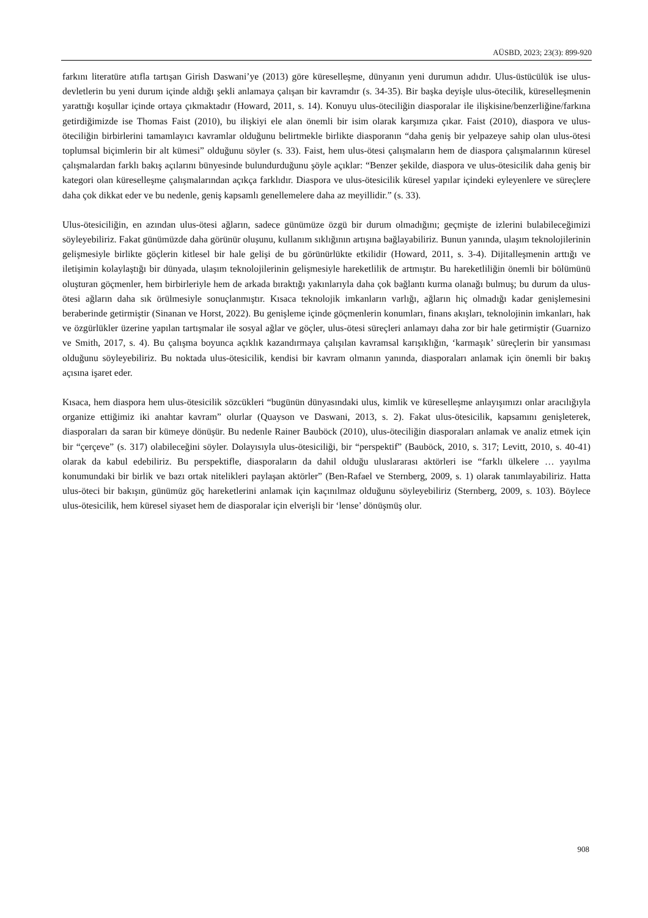AÜSBD, 2023; 23(3): 899-920
farkını literatüre atıfla tartışan Girish Daswani’ye (2013) göre küreselleşme, dünyanın yeni durumun adıdır. Ulus-üstücülük ise ulus-devletlerin bu yeni durum içinde aldığı şekli anlamaya çalışan bir kavramdır (s. 34-35). Bir başka deyişle ulus-ötecilik, küreselleşmenin yarattığı koşullar içinde ortaya çıkmaktadır (Howard, 2011, s. 14). Konuyu ulus-öteciliğin diasporalar ile ilişkisine/benzerliğine/farkına getirdiğimizde ise Thomas Faist (2010), bu ilişkiyi ele alan önemli bir isim olarak karşımıza çıkar. Faist (2010), diaspora ve ulus-öteciliğin birbirlerini tamamlayıcı kavramlar olduğunu belirtmekle birlikte diasporanın “daha geniş bir yelpazeye sahip olan ulus-ötesi toplumsal biçimlerin bir alt kümesi” olduğunu söyler (s. 33). Faist, hem ulus-ötesi çalışmaların hem de diaspora çalışmalarının küresel çalışmalardan farklı bakış açılarını bünyesinde bulundurduğunu şöyle açıklar: “Benzer şekilde, diaspora ve ulus-ötesicilik daha geniş bir kategori olan küreselleşme çalışmalarından açıkça farklıdır. Diaspora ve ulus-ötesicilik küresel yapılar içindeki eyleyenlere ve süreçlere daha çok dikkat eder ve bu nedenle, geniş kapsamlı genellemelere daha az meyillidir.” (s. 33).
Ulus-ötesiciliğin, en azından ulus-ötesi ağların, sadece günümüze özgü bir durum olmadığını; geçmişte de izlerini bulabileceğimizi söyleyebiliriz. Fakat günümüzde daha görünür oluşunu, kullanım sıklığının artışına bağlayabiliriz. Bunun yanında, ulaşım teknolojilerinin gelişmesiyle birlikte göçlerin kitlesel bir hale gelişi de bu görünürlükte etkilidir (Howard, 2011, s. 3-4). Dijitalleşmenin arttığı ve iletişimin kolaylaştığı bir dünyada, ulaşım teknolojilerinin gelişmesiyle hareketlilik de artmıştır. Bu hareketliliğin önemli bir bölümünü oluşturan göçmenler, hem birbirleriyle hem de arkada bıraktığı yakınlarıyla daha çok bağlantı kurma olanağı bulmuş; bu durum da ulus-ötesi ağların daha sık örülmesiyle sonuçlanmıştır. Kısaca teknolojik imkanların varlığı, ağların hiç olmadığı kadar genişlemesini beraberinde getirmiştir (Sinanan ve Horst, 2022). Bu genişleme içinde göçmenlerin konumları, finans akışları, teknolojinin imkanları, hak ve özgürlükler üzerine yapılan tartışmalar ile sosyal ağlar ve göçler, ulus-ötesi süreçleri anlamayı daha zor bir hale getirmiştir (Guarnizo ve Smith, 2017, s. 4). Bu çalışma boyunca açıklık kazandırmaya çalışılan kavramsal karışıklığın, ‘karmaşık’ süreçlerin bir yansıması olduğunu söyleyebiliriz. Bu noktada ulus-ötesicilik, kendisi bir kavram olmanın yanında, diasporaları anlamak için önemli bir bakış açısına işaret eder.
Kısaca, hem diaspora hem ulus-ötesicilik sözcükleri “bugünün dünyasındaki ulus, kimlik ve küreselleşme anlayışımızı onlar aracılığıyla organize ettiğimiz iki anahtar kavram” olurlar (Quayson ve Daswani, 2013, s. 2). Fakat ulus-ötesicilik, kapsamını genişleterek, diasporaları da saran bir kümeye dönüşür. Bu nedenle Rainer Bauböck (2010), ulus-öteciliğin diasporaları anlamak ve analiz etmek için bir “çerçeve” (s. 317) olabileceğini söyler. Dolayısıyla ulus-ötesiciliği, bir “perspektif” (Bauböck, 2010, s. 317; Levitt, 2010, s. 40-41) olarak da kabul edebiliriz. Bu perspektifle, diasporaların da dahil olduğu uluslararası aktörleri ise “farklı ülkelere … yayılma konumundaki bir birlik ve bazı ortak nitelikleri paylaşan aktörler” (Ben-Rafael ve Sternberg, 2009, s. 1) olarak tanımlayabiliriz. Hatta ulus-öteci bir bakışın, günümüz göç hareketlerini anlamak için kaçınılmaz olduğunu söyleyebiliriz (Sternberg, 2009, s. 103). Böylece ulus-ötesicilik, hem küresel siyaset hem de diasporalar için elverişli bir ‘lense’ dönüşmüş olur.
908